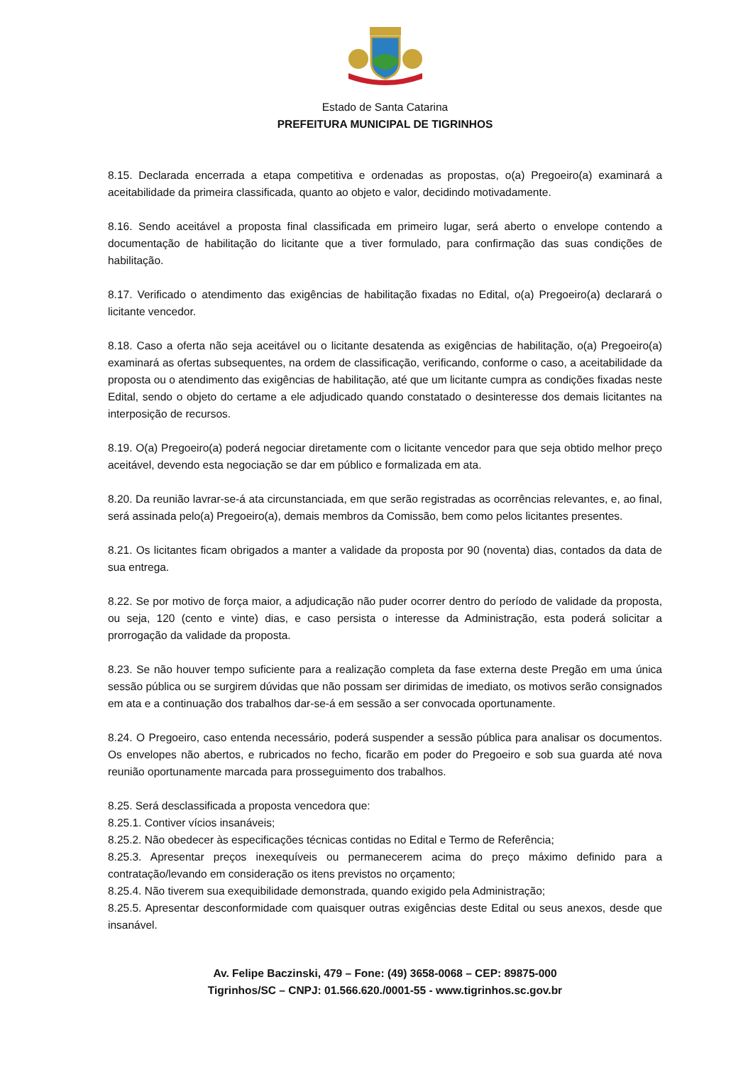Estado de Santa Catarina
PREFEITURA MUNICIPAL DE TIGRINHOS
8.15. Declarada encerrada a etapa competitiva e ordenadas as propostas, o(a) Pregoeiro(a) examinará a aceitabilidade da primeira classificada, quanto ao objeto e valor, decidindo motivadamente.
8.16. Sendo aceitável a proposta final classificada em primeiro lugar, será aberto o envelope contendo a documentação de habilitação do licitante que a tiver formulado, para confirmação das suas condições de habilitação.
8.17. Verificado o atendimento das exigências de habilitação fixadas no Edital, o(a) Pregoeiro(a) declarará o licitante vencedor.
8.18. Caso a oferta não seja aceitável ou o licitante desatenda as exigências de habilitação, o(a) Pregoeiro(a) examinará as ofertas subsequentes, na ordem de classificação, verificando, conforme o caso, a aceitabilidade da proposta ou o atendimento das exigências de habilitação, até que um licitante cumpra as condições fixadas neste Edital, sendo o objeto do certame a ele adjudicado quando constatado o desinteresse dos demais licitantes na interposição de recursos.
8.19. O(a) Pregoeiro(a) poderá negociar diretamente com o licitante vencedor para que seja obtido melhor preço aceitável, devendo esta negociação se dar em público e formalizada em ata.
8.20. Da reunião lavrar-se-á ata circunstanciada, em que serão registradas as ocorrências relevantes, e, ao final, será assinada pelo(a) Pregoeiro(a), demais membros da Comissão, bem como pelos licitantes presentes.
8.21. Os licitantes ficam obrigados a manter a validade da proposta por 90 (noventa) dias, contados da data de sua entrega.
8.22. Se por motivo de força maior, a adjudicação não puder ocorrer dentro do período de validade da proposta, ou seja, 120 (cento e vinte) dias, e caso persista o interesse da Administração, esta poderá solicitar a prorrogação da validade da proposta.
8.23. Se não houver tempo suficiente para a realização completa da fase externa deste Pregão em uma única sessão pública ou se surgirem dúvidas que não possam ser dirimidas de imediato, os motivos serão consignados em ata e a continuação dos trabalhos dar-se-á em sessão a ser convocada oportunamente.
8.24. O Pregoeiro, caso entenda necessário, poderá suspender a sessão pública para analisar os documentos. Os envelopes não abertos, e rubricados no fecho, ficarão em poder do Pregoeiro e sob sua guarda até nova reunião oportunamente marcada para prosseguimento dos trabalhos.
8.25. Será desclassificada a proposta vencedora que:
8.25.1. Contiver vícios insanáveis;
8.25.2. Não obedecer às especificações técnicas contidas no Edital e Termo de Referência;
8.25.3. Apresentar preços inexequíveis ou permanecerem acima do preço máximo definido para a contratação/levando em consideração os itens previstos no orçamento;
8.25.4. Não tiverem sua exequibilidade demonstrada, quando exigido pela Administração;
8.25.5. Apresentar desconformidade com quaisquer outras exigências deste Edital ou seus anexos, desde que insanável.
Av. Felipe Baczinski, 479 – Fone: (49) 3658-0068 – CEP: 89875-000
Tigrinhos/SC – CNPJ: 01.566.620./0001-55 - www.tigrinhos.sc.gov.br